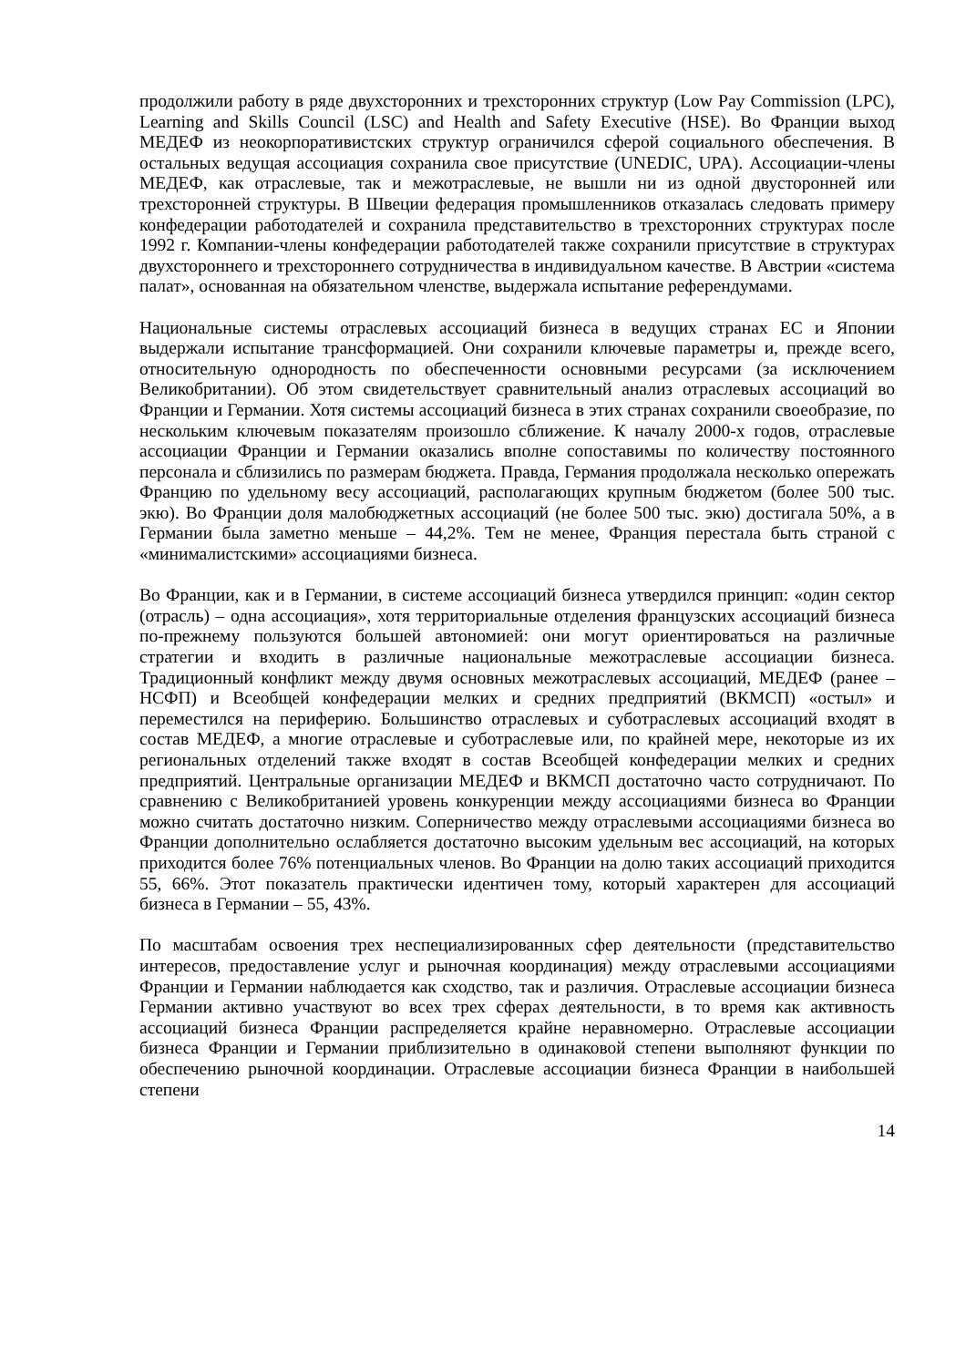продолжили работу в ряде двухсторонних и трехсторонних структур (Low Pay Commission (LPC), Learning and Skills Council (LSC) and Health and Safety Executive (HSE). Во Франции выход МЕДЕФ из неокорпоративистских структур ограничился сферой социального обеспечения. В остальных ведущая ассоциация сохранила свое присутствие (UNEDIC, UPA). Ассоциации-члены МЕДЕФ, как отраслевые, так и межотраслевые, не вышли ни из одной двусторонней или трехсторонней структуры. В Швеции федерация промышленников отказалась следовать примеру конфедерации работодателей и сохранила представительство в трехсторонних структурах после 1992 г. Компании-члены конфедерации работодателей также сохранили присутствие в структурах двухстороннего и трехстороннего сотрудничества в индивидуальном качестве. В Австрии «система палат», основанная на обязательном членстве, выдержала испытание референдумами.
Национальные системы отраслевых ассоциаций бизнеса в ведущих странах ЕС и Японии выдержали испытание трансформацией. Они сохранили ключевые параметры и, прежде всего, относительную однородность по обеспеченности основными ресурсами (за исключением Великобритании). Об этом свидетельствует сравнительный анализ отраслевых ассоциаций во Франции и Германии. Хотя системы ассоциаций бизнеса в этих странах сохранили своеобразие, по нескольким ключевым показателям произошло сближение. К началу 2000-х годов, отраслевые ассоциации Франции и Германии оказались вполне сопоставимы по количеству постоянного персонала и сблизились по размерам бюджета. Правда, Германия продолжала несколько опережать Францию по удельному весу ассоциаций, располагающих крупным бюджетом (более 500 тыс. экю). Во Франции доля малобюджетных ассоциаций (не более 500 тыс. экю) достигала 50%, а в Германии была заметно меньше – 44,2%. Тем не менее, Франция перестала быть страной с «минималистскими» ассоциациями бизнеса.
Во Франции, как и в Германии, в системе ассоциаций бизнеса утвердился принцип: «один сектор (отрасль) – одна ассоциация», хотя территориальные отделения французских ассоциаций бизнеса по-прежнему пользуются большей автономией: они могут ориентироваться на различные стратегии и входить в различные национальные межотраслевые ассоциации бизнеса. Традиционный конфликт между двумя основных межотраслевых ассоциаций, МЕДЕФ (ранее – НСФП) и Всеобщей конфедерации мелких и средних предприятий (ВКМСП) «остыл» и переместился на периферию. Большинство отраслевых и суботраслевых ассоциаций входят в состав МЕДЕФ, а многие отраслевые и суботраслевые или, по крайней мере, некоторые из их региональных отделений также входят в состав Всеобщей конфедерации мелких и средних предприятий. Центральные организации МЕДЕФ и ВКМСП достаточно часто сотрудничают. По сравнению с Великобританией уровень конкуренции между ассоциациями бизнеса во Франции можно считать достаточно низким. Соперничество между отраслевыми ассоциациями бизнеса во Франции дополнительно ослабляется достаточно высоким удельным вес ассоциаций, на которых приходится более 76% потенциальных членов. Во Франции на долю таких ассоциаций приходится 55, 66%. Этот показатель практически идентичен тому, который характерен для ассоциаций бизнеса в Германии – 55, 43%.
По масштабам освоения трех неспециализированных сфер деятельности (представительство интересов, предоставление услуг и рыночная координация) между отраслевыми ассоциациями Франции и Германии наблюдается как сходство, так и различия. Отраслевые ассоциации бизнеса Германии активно участвуют во всех трех сферах деятельности, в то время как активность ассоциаций бизнеса Франции распределяется крайне неравномерно. Отраслевые ассоциации бизнеса Франции и Германии приблизительно в одинаковой степени выполняют функции по обеспечению рыночной координации. Отраслевые ассоциации бизнеса Франции в наибольшей степени
14